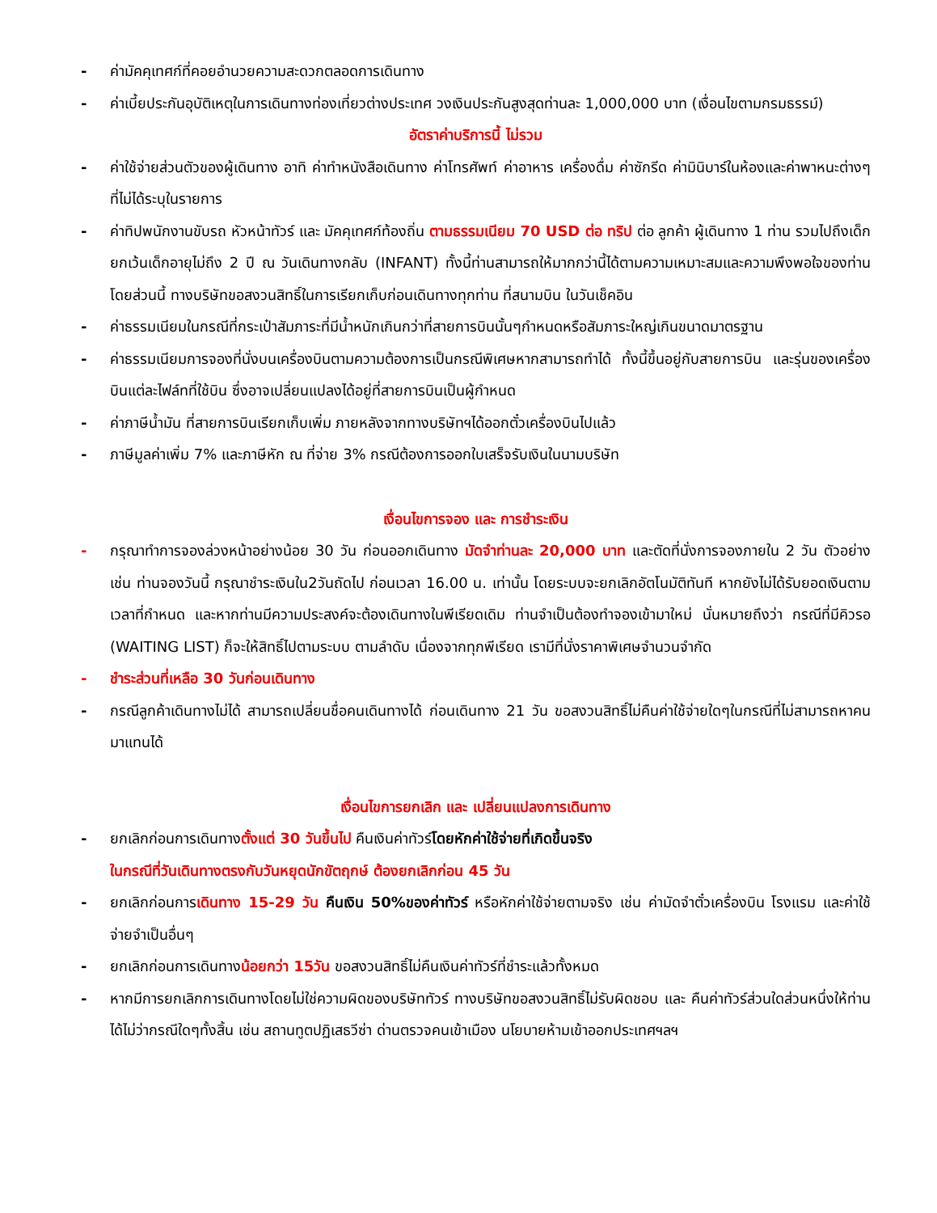- ค่ามัคคุเทศก์ที่คอยอำนวยความสะดวกตลอดการเดินทาง
- ค่าเบี้ยประกันอุบัติเหตุในการเดินทางท่องเที่ยวต่างประเทศ วงเงินประกันสูงสุดท่านละ 1,000,000 บาท (เงื่อนไขตามกรมธรรม์)
อัตราค่าบริการนี้ ไม่รวม
- ค่าใช้จ่ายส่วนตัวของผู้เดินทาง อาทิ ค่าทำหนังสือเดินทาง ค่าโทรศัพท์ ค่าอาหาร เครื่องดื่ม ค่าซักรีด ค่ามินิบาร์ในห้องและค่าพาหนะต่างๆ ที่ไม่ได้ระบุในรายการ
- ค่าทิปพนักงานขับรถ หัวหน้าทัวร์ และ มัคคุเทศก์ท้องถิ่น ตามธรรมเนียม 70 USD ต่อ ทริป ต่อ ลูกค้า ผู้เดินทาง 1 ท่าน รวมไปถึงเด็ก ยกเว้นเด็กอายุไม่ถึง 2 ปี ณ วันเดินทางกลับ (INFANT) ทั้งนี้ท่านสามารถให้มากกว่านี้ได้ตามความเหมาะสมและความพึงพอใจของท่าน โดยส่วนนี้ ทางบริษัทขอสงวนสิทธิ์ในการเรียกเก็บก่อนเดินทางทุกท่าน ที่สนามบิน ในวันเช็คอิน
- ค่าธรรมเนียมในกรณีที่กระเป๋าสัมภาระที่มีน้ำหนักเกินกว่าที่สายการบินนั้นๆกำหนดหรือสัมภาระใหญ่เกินขนาดมาตรฐาน
- ค่าธรรมเนียมการจองที่นั่งบนเครื่องบินตามความต้องการเป็นกรณีพิเศษหากสามารถทำได้ ทั้งนี้ขึ้นอยู่กับสายการบิน และรุ่นของเครื่องบินแต่ละไฟล์ทที่ใช้บิน ซึ่งอาจเปลี่ยนแปลงได้อยู่ที่สายการบินเป็นผู้กำหนด
- ค่าภาษีน้ำมัน ที่สายการบินเรียกเก็บเพิ่ม ภายหลังจากทางบริษัทฯได้ออกตั๋วเครื่องบินไปแล้ว
- ภาษีมูลค่าเพิ่ม 7% และภาษีหัก ณ ที่จ่าย 3% กรณีต้องการออกใบเสร็จรับเงินในนามบริษัท
เงื่อนไขการจอง และ การชำระเงิน
- กรุณาทำการจองล่วงหน้าอย่างน้อย 30 วัน ก่อนออกเดินทาง มัดจำท่านละ 20,000 บาท และตัดที่นั่งการจองภายใน 2 วัน ตัวอย่างเช่น ท่านจองวันนี้ กรุณาชำระเงินใน2วันถัดไป ก่อนเวลา 16.00 น. เท่านั้น โดยระบบจะยกเลิกอัตโนมัติทันที หากยังไม่ได้รับยอดเงินตามเวลาที่กำหนด และหากท่านมีความประสงค์จะต้องเดินทางในพีเรียดเดิม ท่านจำเป็นต้องทำจองเข้ามาใหม่ นั่นหมายถึงว่า กรณีที่มีคิวรอ (WAITING LIST) ก็จะให้สิทธิ์ไปตามระบบ ตามลำดับ เนื่องจากทุกพีเรียด เรามีที่นั่งราคาพิเศษจำนวนจำกัด
- ชำระส่วนที่เหลือ 30 วันก่อนเดินทาง
- กรณีลูกค้าเดินทางไม่ได้ สามารถเปลี่ยนชื่อคนเดินทางได้ ก่อนเดินทาง 21 วัน ขอสงวนสิทธิ์ไม่คืนค่าใช้จ่ายใดๆในกรณีที่ไม่สามารถหาคนมาแทนได้
เงื่อนไขการยกเลิก และ เปลี่ยนแปลงการเดินทาง
- ยกเลิกก่อนการเดินทางตั้งแต่ 30 วันขึ้นไป คืนเงินค่าทัวร์โดยหักค่าใช้จ่ายที่เกิดขึ้นจริง
ในกรณีที่วันเดินทางตรงกับวันหยุดนักขัตฤกษ์ ต้องยกเลิกก่อน 45 วัน
- ยกเลิกก่อนการเดินทาง 15-29 วัน คืนเงิน 50%ของค่าทัวร์ หรือหักค่าใช้จ่ายตามจริง เช่น ค่ามัดจำตั๋วเครื่องบิน โรงแรม และค่าใช้จ่ายจำเป็นอื่นๆ
- ยกเลิกก่อนการเดินทางน้อยกว่า 15วัน ขอสงวนสิทธิ์ไม่คืนเงินค่าทัวร์ที่ชำระแล้วทั้งหมด
- หากมีการยกเลิกการเดินทางโดยไม่ใช่ความผิดของบริษัททัวร์ ทางบริษัทขอสงวนสิทธิ์ไม่รับผิดชอบ และ คืนค่าทัวร์ส่วนใดส่วนหนึ่งให้ท่านได้ไม่ว่ากรณีใดๆทั้งสิ้น เช่น สถานทูตปฏิเสธวีซ่า ด่านตรวจคนเข้าเมือง นโยบายห้ามเข้าออกประเทศฯลฯ